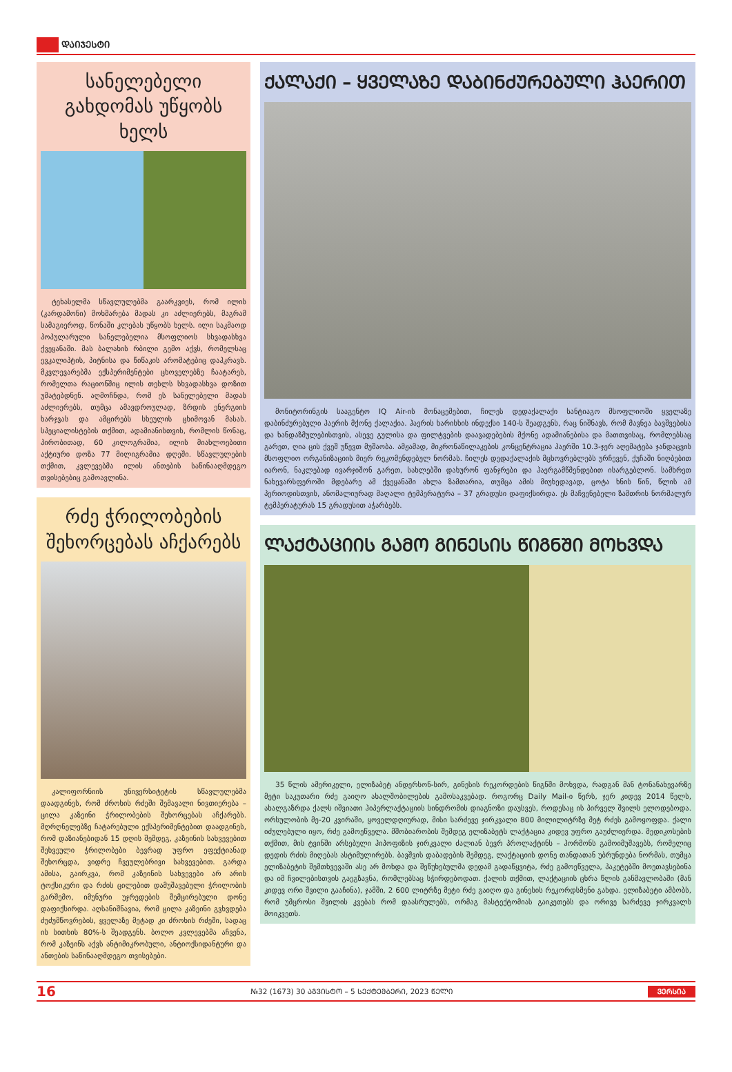ᲓᲐᲘᲯᲔᲡᲢᲘ
სანელებელი გახდომას უწყობს ხელს
ტეხასელმა სწავლულებმა გაარკვიეს, რომ ილის (კარდამონი) მოხმარება მადას კი აძლიერებს, მაგრამ სამაგიეროდ, წონაში კლებას უწყობს ხელს. ილი საკმაოდ პოპულარული სანელებელია მსოფლიოს სხვადასხვა ქვეყანაში. მას ბალახის რბილი გემო აქვს, რომელსაც ევკალიპტის, პიტნისა და წიწაკის არომატებიც დაჰკრავს. მკვლევარებმა ექსპერიმენტები ცხოველებზე ჩაატარეს, რომელთა რაციონშიც ილის თესლს სხვადასხვა დოზით უმატებდნენ. აღმოჩნდა, რომ ეს სანელებელი მადას აძლიერებს, თუმცა ამავდროულად, ზრდის ენერგიის ხარჯვას და ამცირებს სხეულის ცხიმოვან მასას. სპეციალისტების თქმით, ადამიანისთვის, რომლის წონაც, პირობითად, 60 კილოგრამია, ილის მიახლოებითი აქტიური დოზა 77 მილიგრამია დღეში. სწავლულების თქმით, კვლევებმა ილის ანთების საწინააღმდეგო თვისებებიც გამოავლინა.
რძე ჭრილობების შეხორცებას აჩქარებს
კალიფორნიის უნივერსიტეტის სწავლულებმა დაადგინეს, რომ ძროხის რძეში შემავალი ნივთიერება – ცილა კაზეინი ჭრილობების შეხორცებას აჩქარებს. მღრღნელებზე ჩატარებული ექსპერიმენტებით დაადგინეს, რომ დაზიანებიდან 15 დღის შემდეგ, კაზეინის სახვევებით შეხვეული ჭრილობები ბევრად უფრო ეფექტიანად შეხორცდა, ვიდრე ჩვეულებრივი სახვევებით. გარდა ამისა, გაირკვა, რომ კაზეინის სახვევები არ არის ტოქსიკური და რძის ცილებით დამუშავებული ჭრილობის გარშემო, იმუნური უჯრედების შემცირებული დონე დაფიქსირდა. აღსანიშნავია, რომ ცილა კაზეინი გვხვდება ძუძუმწოვრების, ყველაზე მეტად კი ძროხის რძეში, სადაც ის სითხის 80%-ს შეადგენს. ბოლო კვლევებმა აჩვენა, რომ კაზეინს აქვს ანტიმიკრობული, ანტიოქსიდანტური და ანთების საწინააღმდეგო თვისებები.
ᲥᲐᲚᲐᲥᲘ – ᲧᲕᲔᲚᲐᲖᲔ ᲓᲐᲑᲘᲜᲫᲣᲠᲔᲑᲣᲚᲘ ᲰᲐᲔᲠᲘᲗ
მონიტორინგის სააგენტო IQ Air-ის მონაცემებით, ჩილეს დედაქალაქი სანტიაგო მსოფლიოში ყველაზე დაბინძურებული ჰაერის მქონე ქალაქია. ჰაერის ხარისხის ინდექსი 140-ს შეადგენს, რაც ნიშნავს, რომ მავნეა ბავშვებისა და ხანდაზმულებისთვის, ასევე გულისა და ფილტვების დაავადებების მქონე ადამიანებისა და მათთვისაც, რომლებსაც გარეთ, ღია ცის ქვეშ უწევთ მუშაობა. ამჟამად, მიკრონაწილაკების კონცენტრაცია ჰაერში 10.3-ჯერ აღემატება ჯანდაცვის მსოფლიო ორგანიზაციის მიერ რეკომენდებულ ნორმას. ჩილეს დედაქალაქის მცხოვრებლებს ურჩევენ, ქუჩაში ნიღბებით იარონ, ნაკლებად ივარჯიშონ გარეთ, სახლებში დახურონ ფანჯრები და ჰაერგამწმენდებით ისარგებლონ. სამხრეთ ნახევარსფეროში მდებარე ამ ქვეყანაში ახლა ზამთარია, თუმცა ამის მიუხედავად, ცოტა ხნის წინ, წლის ამ პერიოდისთვის, ანომალიურად მაღალი ტემპერატურა – 37 გრადუსი დაფიქსირდა. ეს მაჩვენებელი ზამთრის ნორმალურ ტემპერატურას 15 გრადუსით აჭარბებს.
ᲚᲐᲥᲢᲐᲪᲘᲘᲡ ᲒᲐᲛᲝ ᲒᲘᲜᲔᲡᲘᲡ ᲬᲘᲒᲜᲨᲘ ᲛᲝᲮᲕᲓᲐ
35 წლის ამერიკელი, ელიზაბეტ ანდერსონ-სირ, გინესის რეკორდების წიგნში მოხვდა, რადგან მან ტონანახევარზე მეტი საკუთარი რძე გაიღო ახალშობილების გამოსაკვებად. როგორც Daily Mail-ი წერს, ჯერ კიდევ 2014 წელს, ახალგაზრდა ქალს იშვიათი ჰიპერლაქტაციის სინდრომის დიაგნოზი დაუსვეს, როდესაც ის პირველ შვილს ელოდებოდა. ორსულობის მე-20 კვირაში, ყოველდღიურად, მისი სარძევე ჯირკვალი 800 მილილიტრზე მეტ რძეს გამოყოფდა. ქალი იძულებული იყო, რძე გამოეწველა. მშობიარობის შემდეგ ელიზაბეტს ლაქტაცია კიდევ უფრო გაუძლიერდა. მედიკოსების თქმით, მის ტვინში არსებული ჰიპოფიზის ჯირკვალი ძალიან ბევრ პროლაქტინს – ჰორმონს გამოიმუშავებს, რომელიც დედის რძის მიღებას ასტიმულირებს. ბავშვის დაბადების შემდეგ, ლაქტაციის დონე თანდათან უბრუნდება ნორმას, თუმცა ელიზაბეტის შემთხვევაში ასე არ მოხდა და შეწუხებულმა დედამ გადაწყვიტა, რძე გამოეწველა, პაკეტებში მოეთავსებინა და იმ ჩვილებისთვის გაეგზავნა, რომლებსაც სჭირდებოდათ. ქალის თქმით, ლაქტაციის ცხრა წლის განმავლობაში (მან კიდევ ორი შვილი გააჩინა), ჯამში, 2 600 ლიტრზე მეტი რძე გაიღო და გინესის რეკორდსმენი გახდა. ელიზაბეტი ამბობს, რომ უმცროსი შვილის კვებას რომ დაასრულებს, ორმაგ მასტექტომიას გაიკეთებს და ორივე სარძევე ჯირკვალს მოიკვეთს.
16 №32 (1673) 30 ᲐᲒᲕᲘᲡᲢᲝ – 5 ᲡᲔᲥᲢᲔᲛᲑᲔᲠᲘ, 2023 ᲬᲔᲚᲘ ᲕᲔᲠᲡᲘᲐ